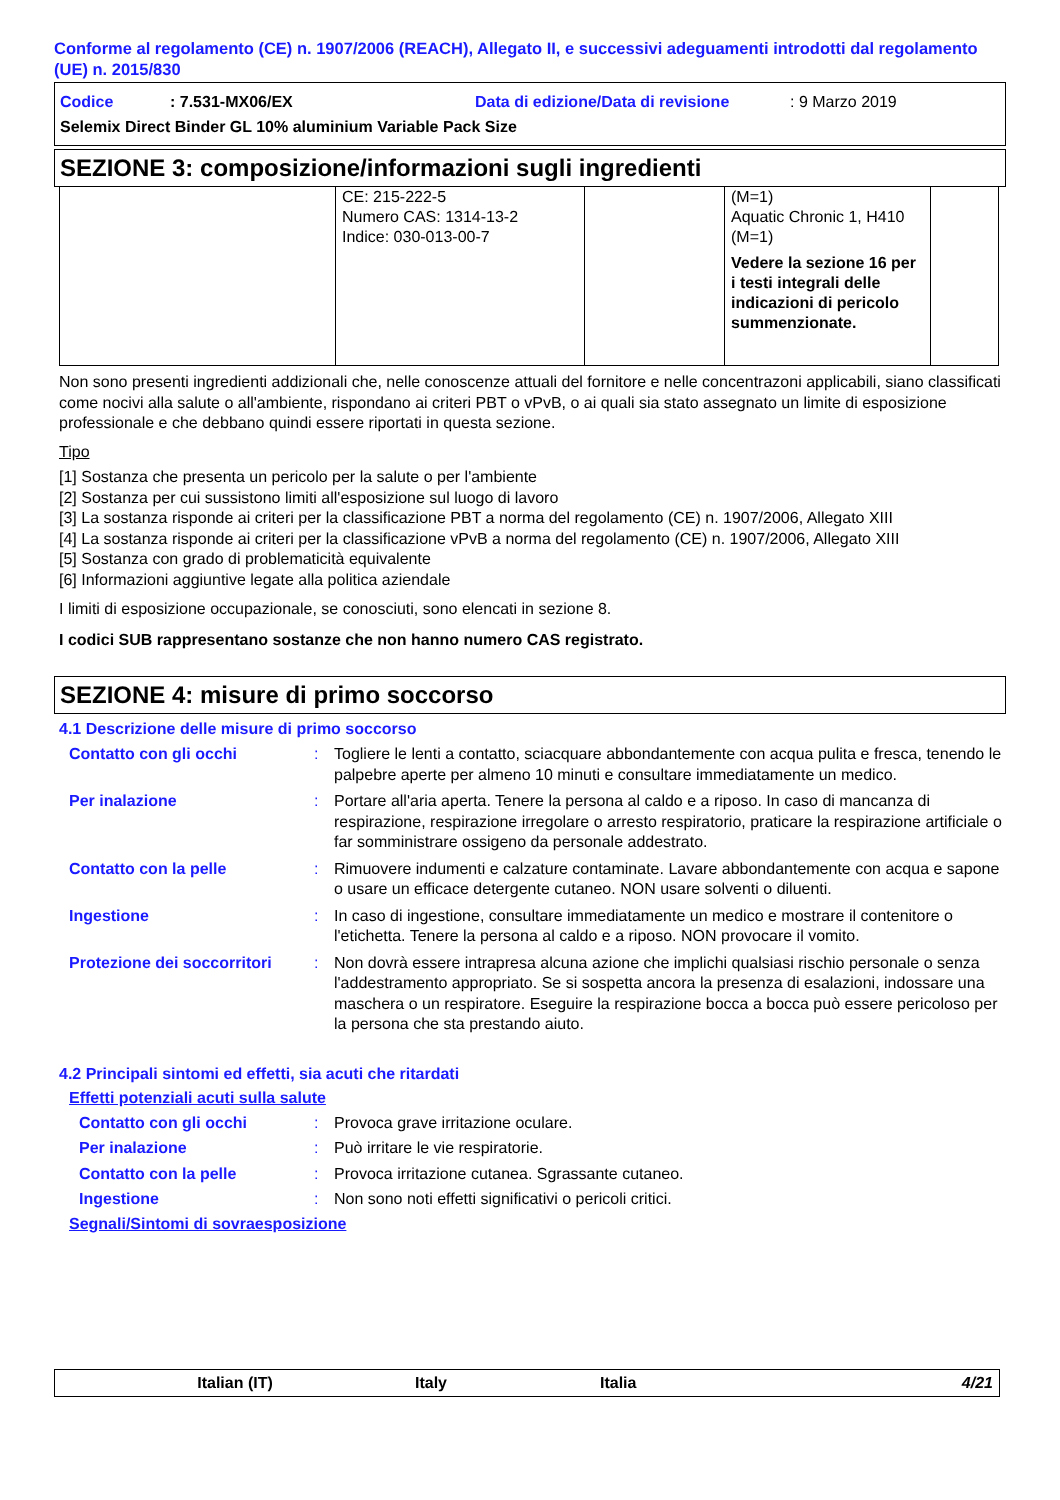Conforme al regolamento (CE) n. 1907/2006 (REACH), Allegato II, e successivi adeguamenti introdotti dal regolamento (UE) n. 2015/830
Codice: 7.531-MX06/EX Data di edizione/Data di revisione: 9 Marzo 2019
Selemix Direct Binder GL 10% aluminium Variable Pack Size
SEZIONE 3: composizione/informazioni sugli ingredienti
| | CE: 215-222-5 Numero CAS: 1314-13-2 Indice: 030-013-00-7 | | (M=1) Aquatic Chronic 1, H410 (M=1) Vedere la sezione 16 per i testi integrali delle indicazioni di pericolo summenzionate. | |
Non sono presenti ingredienti addizionali che, nelle conoscenze attuali del fornitore e nelle concentrazoni applicabili, siano classificati come nocivi alla salute o all'ambiente, rispondano ai criteri PBT o vPvB, o ai quali sia stato assegnato un limite di esposizione professionale e che debbano quindi essere riportati in questa sezione.
Tipo
[1] Sostanza che presenta un pericolo per la salute o per l'ambiente
[2] Sostanza per cui sussistono limiti all'esposizione sul luogo di lavoro
[3] La sostanza risponde ai criteri per la classificazione PBT a norma del regolamento (CE) n. 1907/2006, Allegato XIII
[4] La sostanza risponde ai criteri per la classificazione vPvB a norma del regolamento (CE) n. 1907/2006, Allegato XIII
[5] Sostanza con grado di problematicità equivalente
[6] Informazioni aggiuntive legate alla politica aziendale
I limiti di esposizione occupazionale, se conosciuti, sono elencati in sezione 8.
I codici SUB rappresentano sostanze che non hanno numero CAS registrato.
SEZIONE 4: misure di primo soccorso
4.1 Descrizione delle misure di primo soccorso
Contatto con gli occhi: Togliere le lenti a contatto, sciacquare abbondantemente con acqua pulita e fresca, tenendo le palpebre aperte per almeno 10 minuti e consultare immediatamente un medico.
Per inalazione: Portare all'aria aperta. Tenere la persona al caldo e a riposo. In caso di mancanza di respirazione, respirazione irregolare o arresto respiratorio, praticare la respirazione artificiale o far somministrare ossigeno da personale addestrato.
Contatto con la pelle: Rimuovere indumenti e calzature contaminate. Lavare abbondantemente con acqua e sapone o usare un efficace detergente cutaneo. NON usare solventi o diluenti.
Ingestione: In caso di ingestione, consultare immediatamente un medico e mostrare il contenitore o l'etichetta. Tenere la persona al caldo e a riposo. NON provocare il vomito.
Protezione dei soccorritori: Non dovrà essere intrapresa alcuna azione che implichi qualsiasi rischio personale o senza l'addestramento appropriato. Se si sospetta ancora la presenza di esalazioni, indossare una maschera o un respiratore. Eseguire la respirazione bocca a bocca può essere pericoloso per la persona che sta prestando aiuto.
4.2 Principali sintomi ed effetti, sia acuti che ritardati
Effetti potenziali acuti sulla salute
Contatto con gli occhi: Provoca grave irritazione oculare.
Per inalazione: Può irritare le vie respiratorie.
Contatto con la pelle: Provoca irritazione cutanea. Sgrassante cutaneo.
Ingestione: Non sono noti effetti significativi o pericoli critici.
Segnali/Sintomi di sovraesposizione
Italian (IT) Italy Italia 4/21